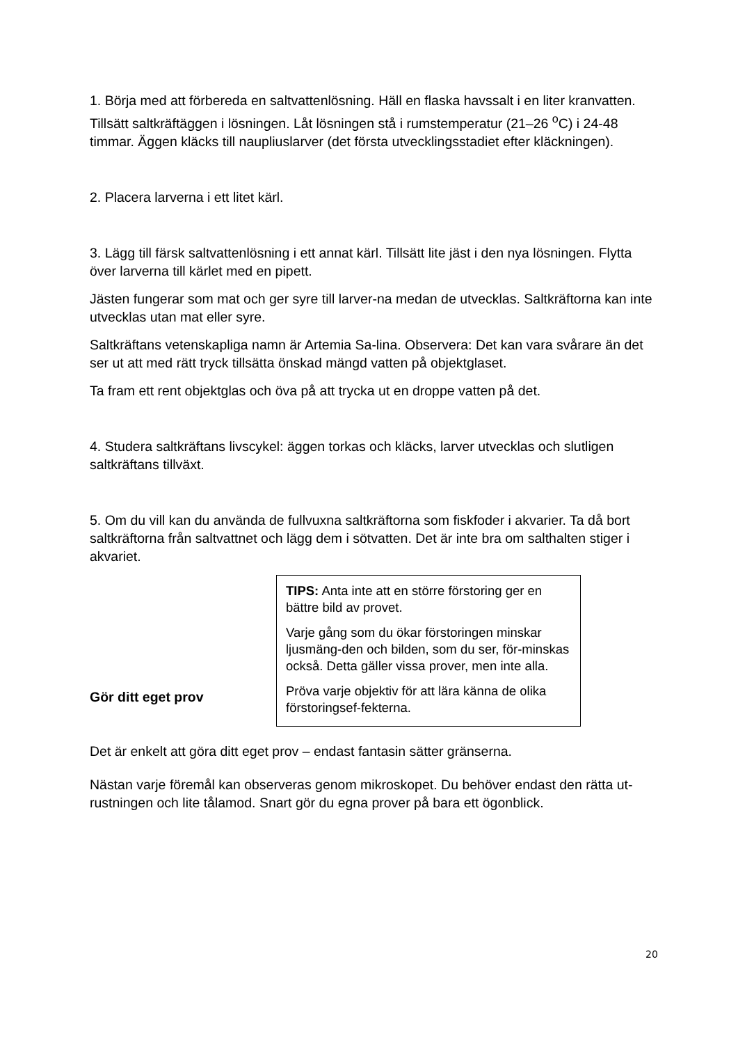1. Börja med att förbereda en saltvattenlösning. Häll en flaska havssalt i en liter kranvatten. Tillsätt saltkräftäggen i lösningen. Låt lösningen stå i rumstemperatur (21–26 <sup>o</sup>C) i 24-48 timmar. Äggen kläcks till naupliuslarver (det första utvecklingsstadiet efter kläckningen).
2. Placera larverna i ett litet kärl.
3. Lägg till färsk saltvattenlösning i ett annat kärl. Tillsätt lite jäst i den nya lösningen. Flytta över larverna till kärlet med en pipett.
Jästen fungerar som mat och ger syre till larver-na medan de utvecklas. Saltkräftorna kan inte utvecklas utan mat eller syre.
Saltkräftans vetenskapliga namn är Artemia Sa-lina. Observera: Det kan vara svårare än det ser ut att med rätt tryck tillsätta önskad mängd vatten på objektglaset.
Ta fram ett rent objektglas och öva på att trycka ut en droppe vatten på det.
4. Studera saltkräftans livscykel: äggen torkas och kläcks, larver utvecklas och slutligen saltkräftans tillväxt.
5. Om du vill kan du använda de fullvuxna saltkräftorna som fiskfoder i akvarier. Ta då bort saltkräftorna från saltvattnet och lägg dem i sötvatten. Det är inte bra om salthalten stiger i akvariet.
Gör ditt eget prov
TIPS: Anta inte att en större förstoring ger en bättre bild av provet.
Varje gång som du ökar förstoringen minskar ljusmäng-den och bilden, som du ser, för-minskas också. Detta gäller vissa prover, men inte alla.
Pröva varje objektiv för att lära känna de olika förstoringsef-fekterna.
Det är enkelt att göra ditt eget prov – endast fantasin sätter gränserna.
Nästan varje föremål kan observeras genom mikroskopet. Du behöver endast den rätta ut-rustningen och lite tålamod. Snart gör du egna prover på bara ett ögonblick.
20